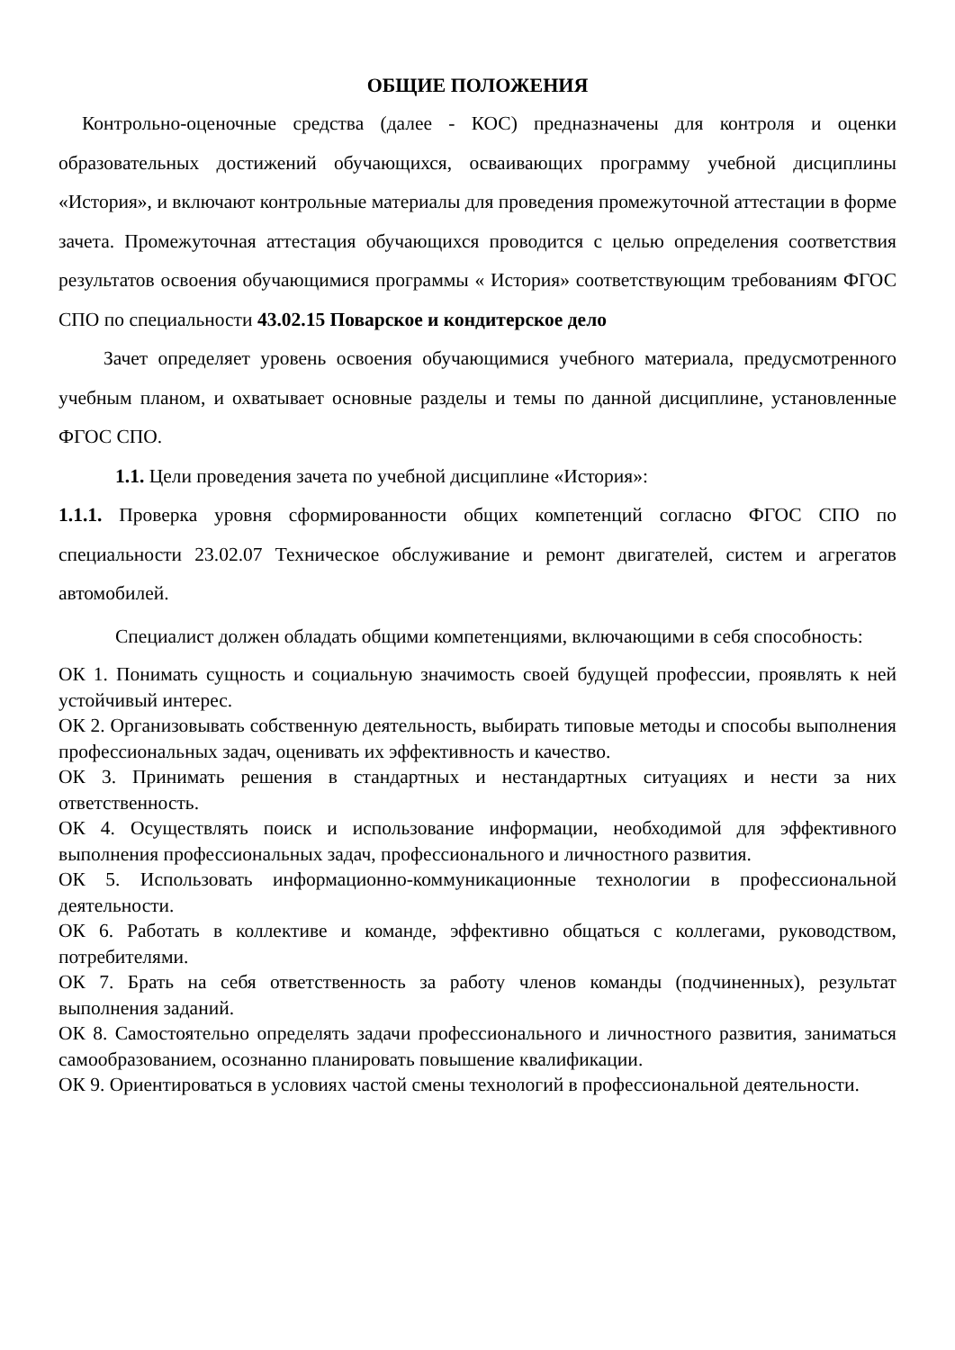ОБЩИЕ ПОЛОЖЕНИЯ
Контрольно-оценочные средства (далее - КОС) предназначены для контроля и оценки образовательных достижений обучающихся, осваивающих программу учебной дисциплины «История», и включают контрольные материалы для проведения промежуточной аттестации в форме зачета. Промежуточная аттестация обучающихся проводится с целью определения соответствия результатов освоения обучающимися программы « История» соответствующим требованиям ФГОС СПО по специальности 43.02.15 Поварское и кондитерское дело
Зачет определяет уровень освоения обучающимися учебного материала, предусмотренного учебным планом, и охватывает основные разделы и темы по данной дисциплине, установленные ФГОС СПО.
1.1. Цели проведения зачета по учебной дисциплине «История»:
1.1.1. Проверка уровня сформированности общих компетенций согласно ФГОС СПО по специальности 23.02.07 Техническое обслуживание и ремонт двигателей, систем и агрегатов автомобилей.
Специалист должен обладать общими компетенциями, включающими в себя способность:
ОК 1. Понимать сущность и социальную значимость своей будущей профессии, проявлять к ней устойчивый интерес.
ОК 2. Организовывать собственную деятельность, выбирать типовые методы и способы выполнения профессиональных задач, оценивать их эффективность и качество.
ОК 3. Принимать решения в стандартных и нестандартных ситуациях и нести за них ответственность.
ОК 4. Осуществлять поиск и использование информации, необходимой для эффективного выполнения профессиональных задач, профессионального и личностного развития.
ОК 5. Использовать информационно-коммуникационные технологии в профессиональной деятельности.
ОК 6. Работать в коллективе и команде, эффективно общаться с коллегами, руководством, потребителями.
ОК 7. Брать на себя ответственность за работу членов команды (подчиненных), результат выполнения заданий.
ОК 8. Самостоятельно определять задачи профессионального и личностного развития, заниматься самообразованием, осознанно планировать повышение квалификации.
ОК 9. Ориентироваться в условиях частой смены технологий в профессиональной деятельности.